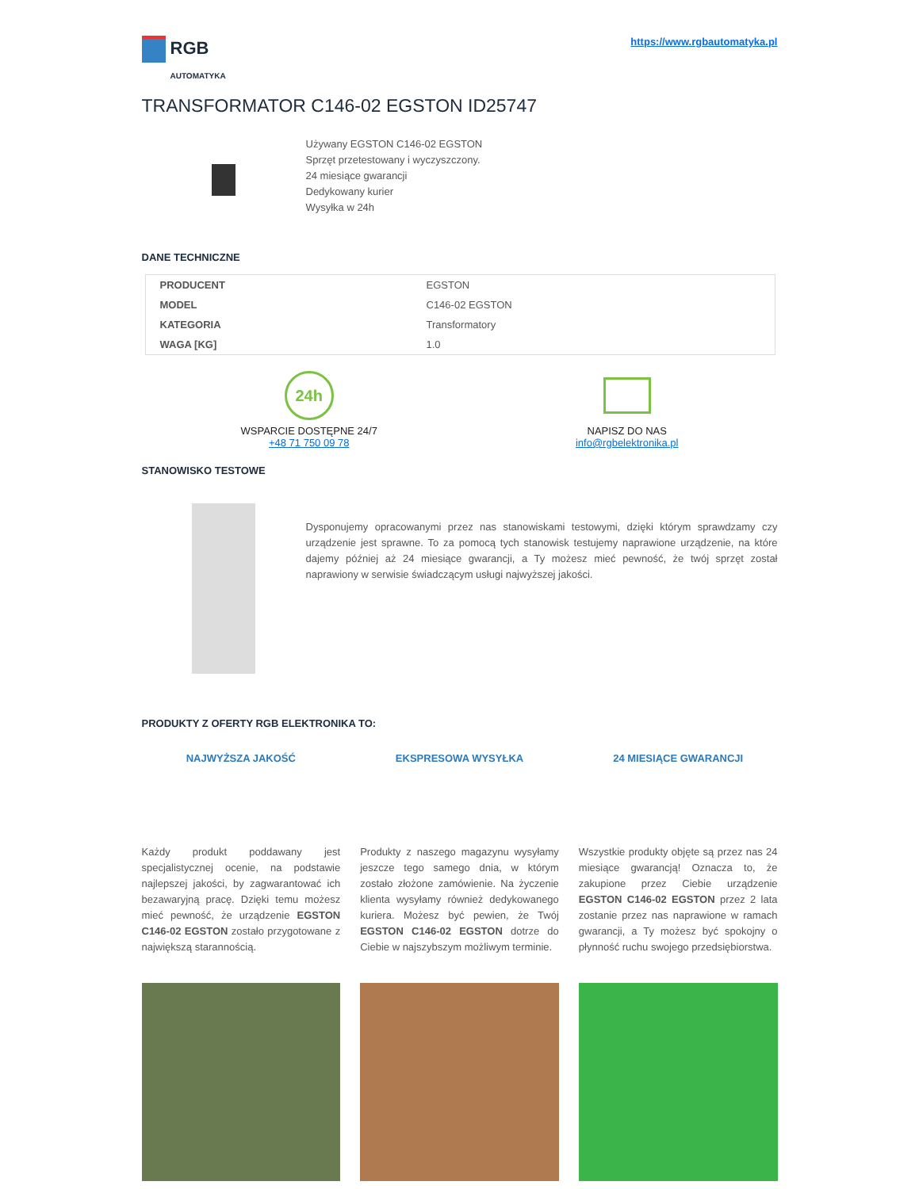RGB
AUTOMATYKA
https://www.rgbautomatyka.pl
TRANSFORMATOR C146-02 EGSTON ID25747
Używany EGSTON C146-02 EGSTON
Sprzęt przetestowany i wyczyszczony.
24 miesiące gwarancji
Dedykowany kurier
Wysyłka w 24h
DANE TECHNICZNE
| PRODUCENT | EGSTON |
| MODEL | C146-02 EGSTON |
| KATEGORIA | Transformatory |
| WAGA [KG] | 1.0 |
24h
WSPARCIE DOSTĘPNE 24/7
+48 71 750 09 78
NAPISZ DO NAS
info@rgbelektronika.pl
STANOWISKO TESTOWE
Dysponujemy opracowanymi przez nas stanowiskami testowymi, dzięki którym sprawdzamy czy urządzenie jest sprawne. To za pomocą tych stanowisk testujemy naprawione urządzenie, na które dajemy później aż 24 miesiące gwarancji, a Ty możesz mieć pewność, że twój sprzęt został naprawiony w serwisie świadczącym usługi najwyższej jakości.
PRODUKTY Z OFERTY RGB ELEKTRONIKA TO:
NAJWYŻSZA JAKOŚĆ
Każdy produkt poddawany jest specjalistycznej ocenie, na podstawie najlepszej jakości, by zagwarantować ich bezawaryjną pracę. Dzięki temu możesz mieć pewność, że urządzenie EGSTON C146-02 EGSTON zostało przygotowane z największą starannością.
EKSPRESOWA WYSYŁKA
Produkty z naszego magazynu wysyłamy jeszcze tego samego dnia, w którym zostało złożone zamówienie. Na życzenie klienta wysyłamy również dedykowanego kuriera. Możesz być pewien, że Twój EGSTON C146-02 EGSTON dotrze do Ciebie w najszybszym możliwym terminie.
24 MIESIĄCE GWARANCJI
Wszystkie produkty objęte są przez nas 24 miesiące gwarancją! Oznacza to, że zakupione przez Ciebie urządzenie EGSTON C146-02 EGSTON przez 2 lata zostanie przez nas naprawione w ramach gwarancji, a Ty możesz być spokojny o płynność ruchu swojego przedsiębiorstwa.